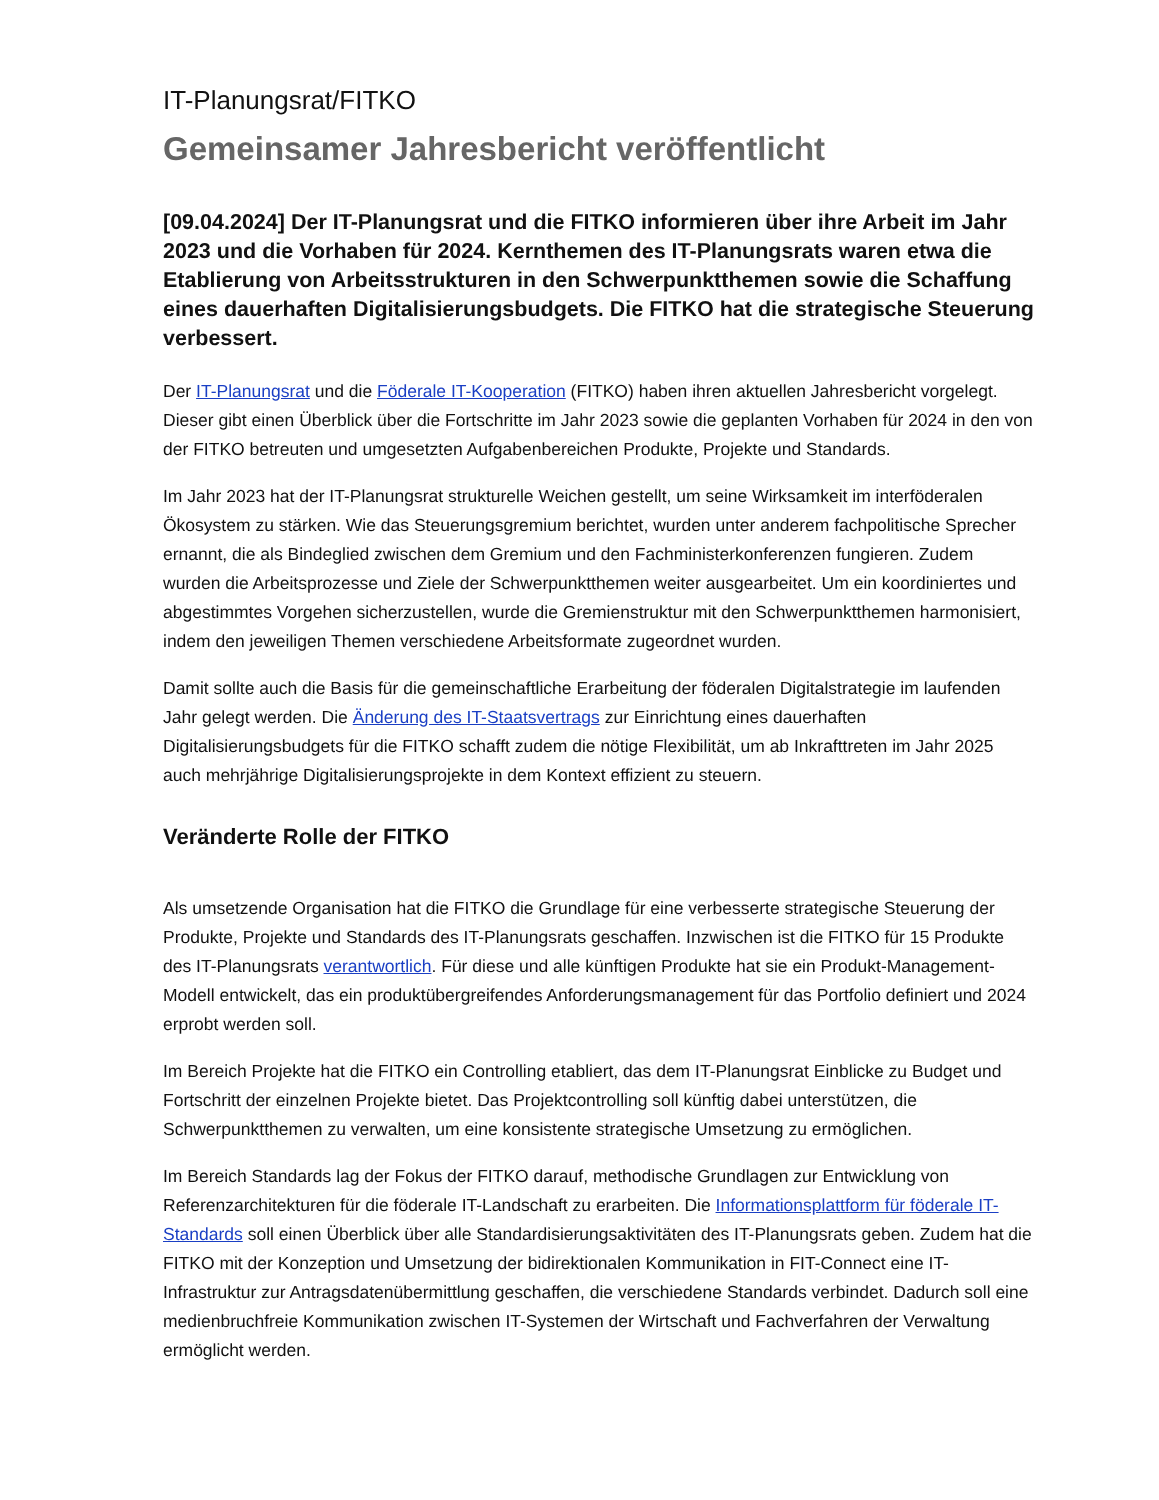IT-Planungsrat/FITKO
Gemeinsamer Jahresbericht veröffentlicht
[09.04.2024] Der IT-Planungsrat und die FITKO informieren über ihre Arbeit im Jahr 2023 und die Vorhaben für 2024. Kernthemen des IT-Planungsrats waren etwa die Etablierung von Arbeitsstrukturen in den Schwerpunktthemen sowie die Schaffung eines dauerhaften Digitalisierungsbudgets. Die FITKO hat die strategische Steuerung verbessert.
Der IT-Planungsrat und die Föderale IT-Kooperation (FITKO) haben ihren aktuellen Jahresbericht vorgelegt. Dieser gibt einen Überblick über die Fortschritte im Jahr 2023 sowie die geplanten Vorhaben für 2024 in den von der FITKO betreuten und umgesetzten Aufgabenbereichen Produkte, Projekte und Standards.
Im Jahr 2023 hat der IT-Planungsrat strukturelle Weichen gestellt, um seine Wirksamkeit im interföderalen Ökosystem zu stärken. Wie das Steuerungsgremium berichtet, wurden unter anderem fachpolitische Sprecher ernannt, die als Bindeglied zwischen dem Gremium und den Fachministerkonferenzen fungieren. Zudem wurden die Arbeitsprozesse und Ziele der Schwerpunktthemen weiter ausgearbeitet. Um ein koordiniertes und abgestimmtes Vorgehen sicherzustellen, wurde die Gremienstruktur mit den Schwerpunktthemen harmonisiert, indem den jeweiligen Themen verschiedene Arbeitsformate zugeordnet wurden.
Damit sollte auch die Basis für die gemeinschaftliche Erarbeitung der föderalen Digitalstrategie im laufenden Jahr gelegt werden. Die Änderung des IT-Staatsvertrags zur Einrichtung eines dauerhaften Digitalisierungsbudgets für die FITKO schafft zudem die nötige Flexibilität, um ab Inkrafttreten im Jahr 2025 auch mehrjährige Digitalisierungsprojekte in dem Kontext effizient zu steuern.
Veränderte Rolle der FITKO
Als umsetzende Organisation hat die FITKO die Grundlage für eine verbesserte strategische Steuerung der Produkte, Projekte und Standards des IT-Planungsrats geschaffen. Inzwischen ist die FITKO für 15 Produkte des IT-Planungsrats verantwortlich. Für diese und alle künftigen Produkte hat sie ein Produkt-Management-Modell entwickelt, das ein produktübergreifendes Anforderungsmanagement für das Portfolio definiert und 2024 erprobt werden soll.
Im Bereich Projekte hat die FITKO ein Controlling etabliert, das dem IT-Planungsrat Einblicke zu Budget und Fortschritt der einzelnen Projekte bietet. Das Projektcontrolling soll künftig dabei unterstützen, die Schwerpunktthemen zu verwalten, um eine konsistente strategische Umsetzung zu ermöglichen.
Im Bereich Standards lag der Fokus der FITKO darauf, methodische Grundlagen zur Entwicklung von Referenzarchitekturen für die föderale IT-Landschaft zu erarbeiten. Die Informationsplattform für föderale IT-Standards soll einen Überblick über alle Standardisierungsaktivitäten des IT-Planungsrats geben. Zudem hat die FITKO mit der Konzeption und Umsetzung der bidirektionalen Kommunikation in FIT-Connect eine IT-Infrastruktur zur Antragsdatenübermittlung geschaffen, die verschiedene Standards verbindet. Dadurch soll eine medienbruchfreie Kommunikation zwischen IT-Systemen der Wirtschaft und Fachverfahren der Verwaltung ermöglicht werden.